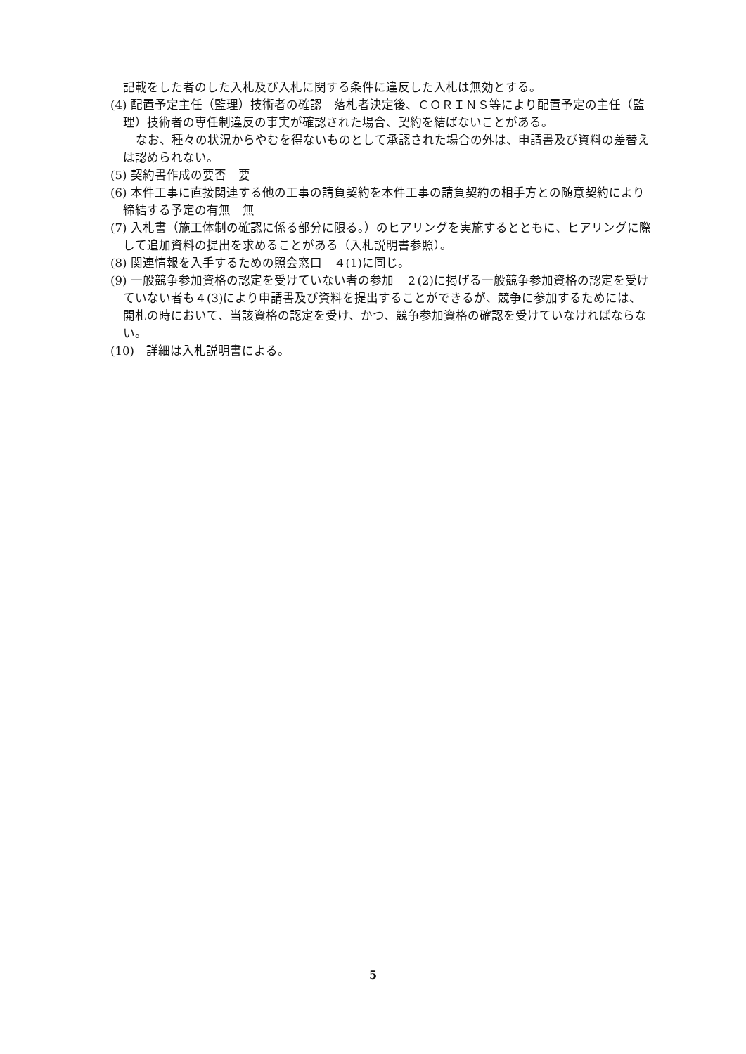記載をした者のした入札及び入札に関する条件に違反した入札は無効とする。
(4) 配置予定主任（監理）技術者の確認　落札者決定後、ＣＯＲＩＮＳ等により配置予定の主任（監理）技術者の専任制違反の事実が確認された場合、契約を結ばないことがある。
なお、種々の状況からやむを得ないものとして承認された場合の外は、申請書及び資料の差替えは認められない。
(5) 契約書作成の要否　要
(6) 本件工事に直接関連する他の工事の請負契約を本件工事の請負契約の相手方との随意契約により締結する予定の有無　無
(7) 入札書（施工体制の確認に係る部分に限る。）のヒアリングを実施するとともに、ヒアリングに際して追加資料の提出を求めることがある（入札説明書参照）。
(8) 関連情報を入手するための照会窓口　４(1)に同じ。
(9) 一般競争参加資格の認定を受けていない者の参加　２(2)に掲げる一般競争参加資格の認定を受けていない者も４(3)により申請書及び資料を提出することができるが、競争に参加するためには、開札の時において、当該資格の認定を受け、かつ、競争参加資格の確認を受けていなければならない。
(10)　詳細は入札説明書による。
5